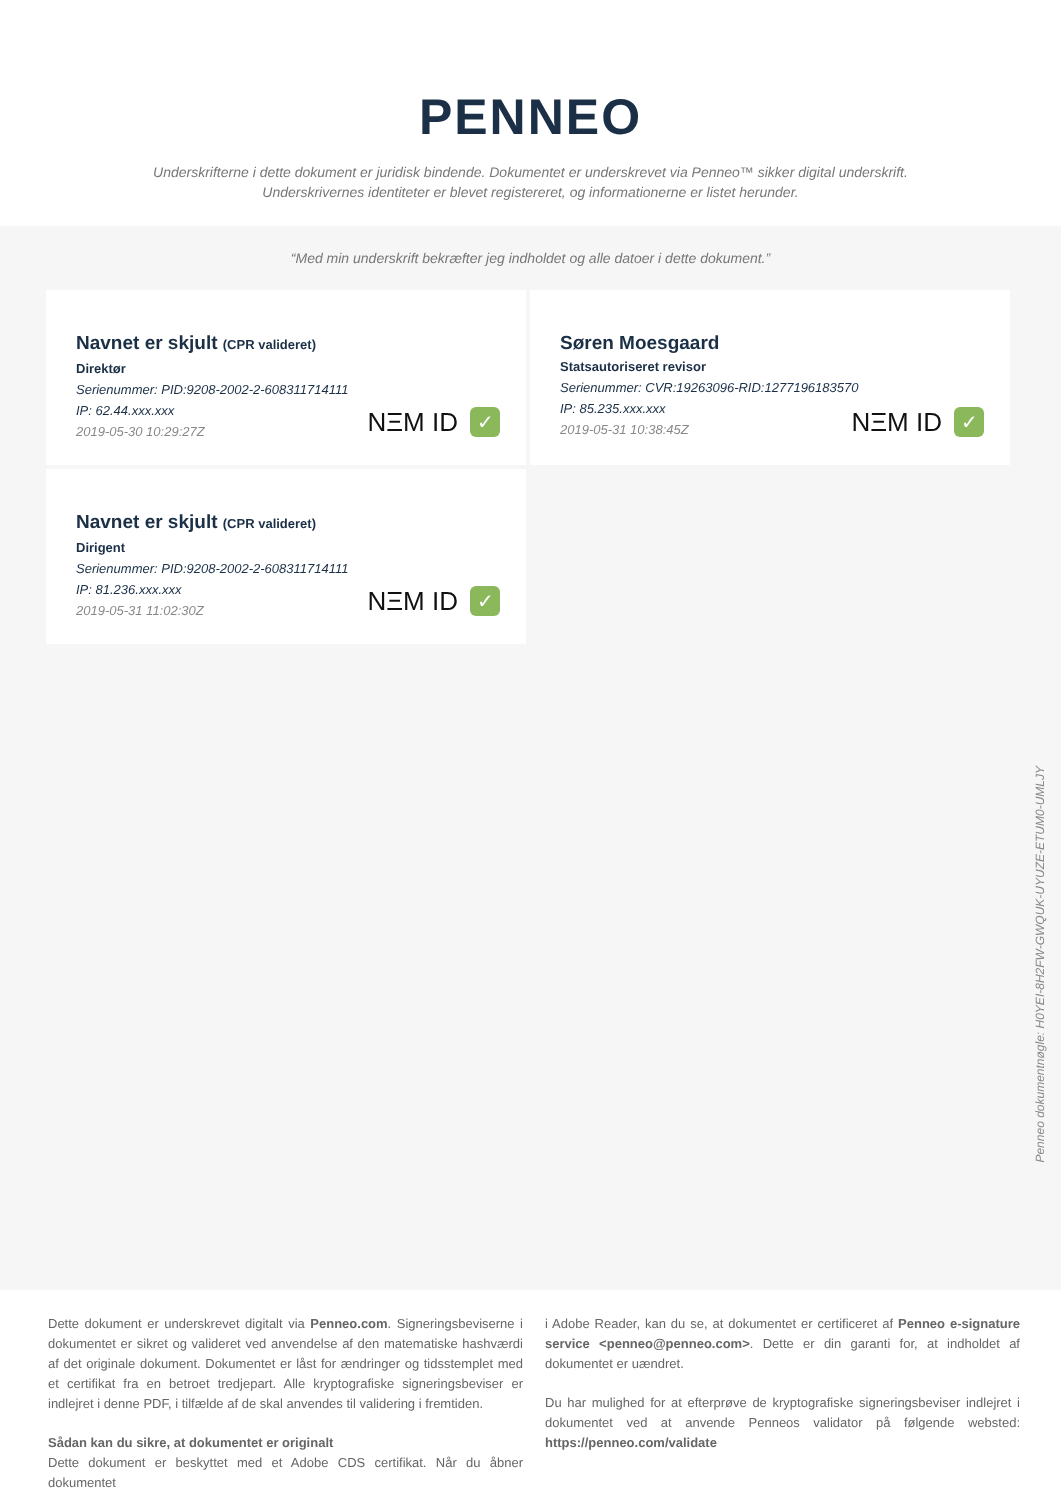PENNEO
Underskrifterne i dette dokument er juridisk bindende. Dokumentet er underskrevet via Penneo™ sikker digital underskrift.
Underskrivernes identiteter er blevet registereret, og informationerne er listet herunder.
“Med min underskrift bekræfter jeg indholdet og alle datoer i dette dokument.”
Navnet er skjult (CPR valideret)
Direktør
Serienummer: PID:9208-2002-2-608311714111
IP: 62.44.xxx.xxx
2019-05-30 10:29:27Z
NΞM ID ✓
Søren Moesgaard
Statsautoriseret revisor
Serienummer: CVR:19263096-RID:1277196183570
IP: 85.235.xxx.xxx
2019-05-31 10:38:45Z
NΞM ID ✓
Navnet er skjult (CPR valideret)
Dirigent
Serienummer: PID:9208-2002-2-608311714111
IP: 81.236.xxx.xxx
2019-05-31 11:02:30Z
NΞM ID ✓
Penneo dokumentnøgle: H0YEI-8H2FW-GWQUK-UYUZE-ETUM0-UMLJY
Dette dokument er underskrevet digitalt via Penneo.com. Signeringsbeviserne i dokumentet er sikret og valideret ved anvendelse af den matematiske hashværdi af det originale dokument. Dokumentet er låst for ændringer og tidsstemplet med et certifikat fra en betroet tredjepart. Alle kryptografiske signeringsbeviser er indlejret i denne PDF, i tilfælde af de skal anvendes til validering i fremtiden.
Sådan kan du sikre, at dokumentet er originalt
Dette dokument er beskyttet med et Adobe CDS certifikat. Når du åbner dokumentet
i Adobe Reader, kan du se, at dokumentet er certificeret af Penneo e-signature service <penneo@penneo.com>. Dette er din garanti for, at indholdet af dokumentet er uændret.
Du har mulighed for at efterprøve de kryptografiske signeringsbeviser indlejret i dokumentet ved at anvende Penneos validator på følgende websted: https://penneo.com/validate